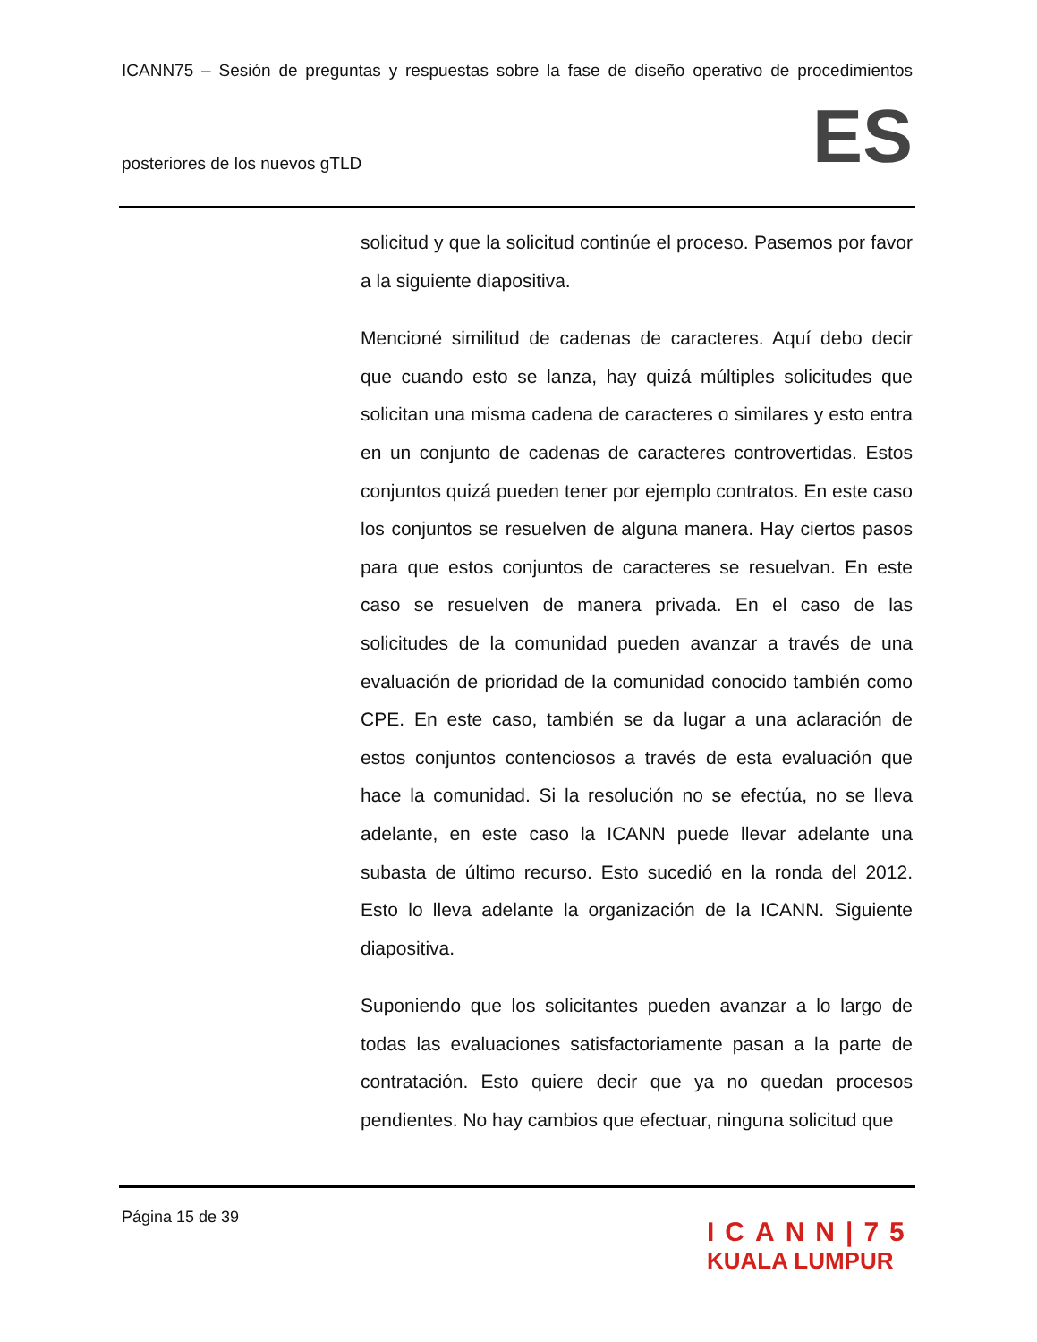ICANN75 – Sesión de preguntas y respuestas sobre la fase de diseño operativo de procedimientos
posteriores de los nuevos gTLD ES
solicitud y que la solicitud continúe el proceso. Pasemos por favor a la siguiente diapositiva.
Mencioné similitud de cadenas de caracteres. Aquí debo decir que cuando esto se lanza, hay quizá múltiples solicitudes que solicitan una misma cadena de caracteres o similares y esto entra en un conjunto de cadenas de caracteres controvertidas. Estos conjuntos quizá pueden tener por ejemplo contratos. En este caso los conjuntos se resuelven de alguna manera. Hay ciertos pasos para que estos conjuntos de caracteres se resuelvan. En este caso se resuelven de manera privada. En el caso de las solicitudes de la comunidad pueden avanzar a través de una evaluación de prioridad de la comunidad conocido también como CPE. En este caso, también se da lugar a una aclaración de estos conjuntos contenciosos a través de esta evaluación que hace la comunidad. Si la resolución no se efectúa, no se lleva adelante, en este caso la ICANN puede llevar adelante una subasta de último recurso. Esto sucedió en la ronda del 2012. Esto lo lleva adelante la organización de la ICANN. Siguiente diapositiva.
Suponiendo que los solicitantes pueden avanzar a lo largo de todas las evaluaciones satisfactoriamente pasan a la parte de contratación. Esto quiere decir que ya no quedan procesos pendientes. No hay cambios que efectuar, ninguna solicitud que
Página 15 de 39
ICANN|75
KUALA LUMPUR